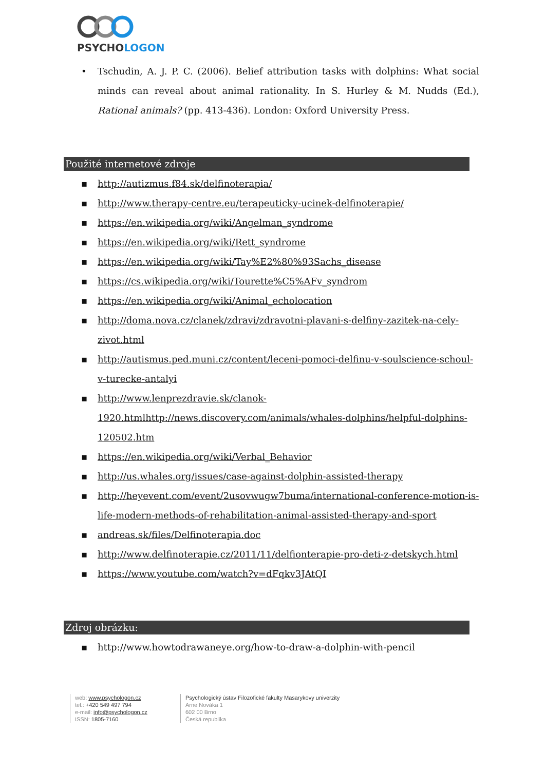PSYCHOLOGON
• Tschudin, A. J. P. C. (2006). Belief attribution tasks with dolphins: What social minds can reveal about animal rationality. In S. Hurley & M. Nudds (Ed.), Rational animals? (pp. 413-436). London: Oxford University Press.
Použité internetové zdroje
▪ http://autizmus.f84.sk/delfinoterapia/
▪ http://www.therapy-centre.eu/terapeuticky-ucinek-delfinoterapie/
▪ https://en.wikipedia.org/wiki/Angelman_syndrome
▪ https://en.wikipedia.org/wiki/Rett_syndrome
▪ https://en.wikipedia.org/wiki/Tay%E2%80%93Sachs_disease
▪ https://cs.wikipedia.org/wiki/Tourette%C5%AFv_syndrom
▪ https://en.wikipedia.org/wiki/Animal_echolocation
▪ http://doma.nova.cz/clanek/zdravi/zdravotni-plavani-s-delfiny-zazitek-na-cely-zivot.html
▪ http://autismus.ped.muni.cz/content/leceni-pomoci-delfinu-v-soulscience-schoul-v-turecke-antalyi
▪ http://www.lenprezdravie.sk/clanok-
1920.htmlhttp://news.discovery.com/animals/whales-dolphins/helpful-dolphins-120502.htm
▪ https://en.wikipedia.org/wiki/Verbal_Behavior
▪ http://us.whales.org/issues/case-against-dolphin-assisted-therapy
▪ http://heyevent.com/event/2usovwugw7buma/international-conference-motion-is-life-modern-methods-of-rehabilitation-animal-assisted-therapy-and-sport
▪ andreas.sk/files/Delfinoterapia.doc
▪ http://www.delfinoterapie.cz/2011/11/delfionterapie-pro-deti-z-detskych.html
▪ https://www.youtube.com/watch?v=dFqkv3JAtQI
Zdroj obrázku:
▪ http://www.howtodrawaneye.org/how-to-draw-a-dolphin-with-pencil
web: www.psychologon.cz
tel.: +420 549 497 794
e-mail: info@psychologon.cz
ISSN: 1805-7160
Psychologický ústav Filozofické fakulty Masarykovy univerzity
Arne Nováka 1
602 00 Brno
Česká republika